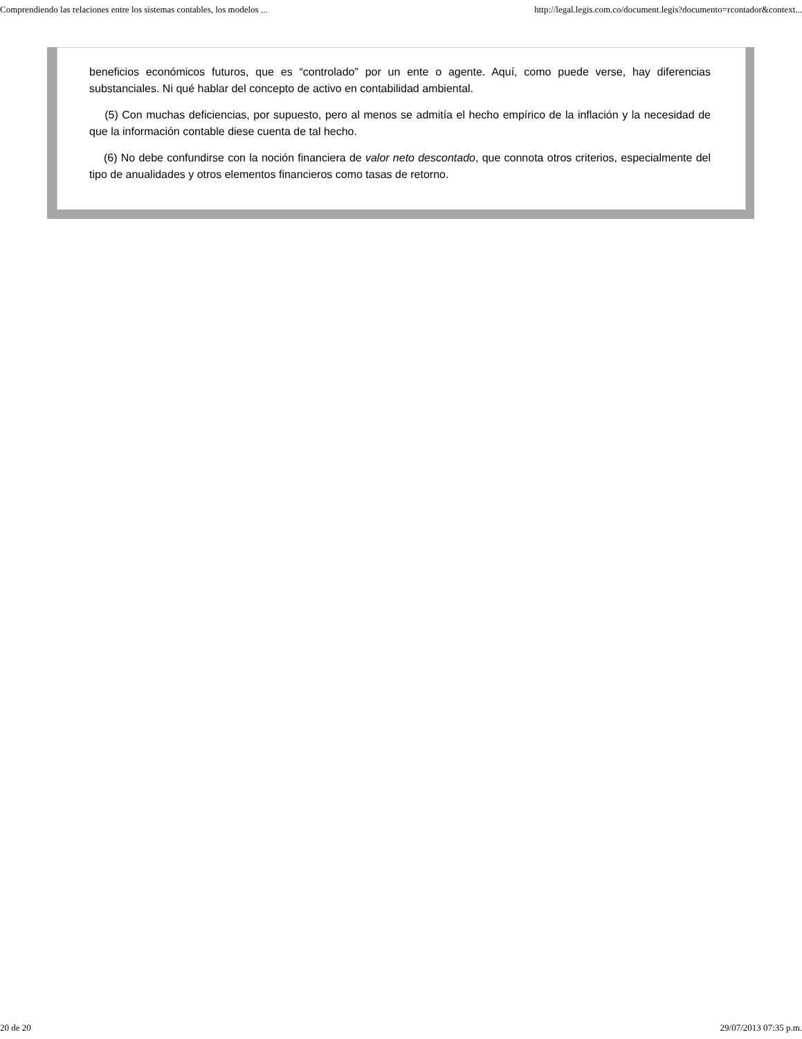Comprendiendo las relaciones entre los sistemas contables, los modelos ... http://legal.legis.com.co/document.legis?documento=rcontador&context...
beneficios económicos futuros, que es “controlado” por un ente o agente. Aquí, como puede verse, hay diferencias substanciales. Ni qué hablar del concepto de activo en contabilidad ambiental.
(5) Con muchas deficiencias, por supuesto, pero al menos se admitía el hecho empírico de la inflación y la necesidad de que la información contable diese cuenta de tal hecho.
(6) No debe confundirse con la noción financiera de valor neto descontado, que connota otros criterios, especialmente del tipo de anualidades y otros elementos financieros como tasas de retorno.
20 de 20 29/07/2013 07:35 p.m.